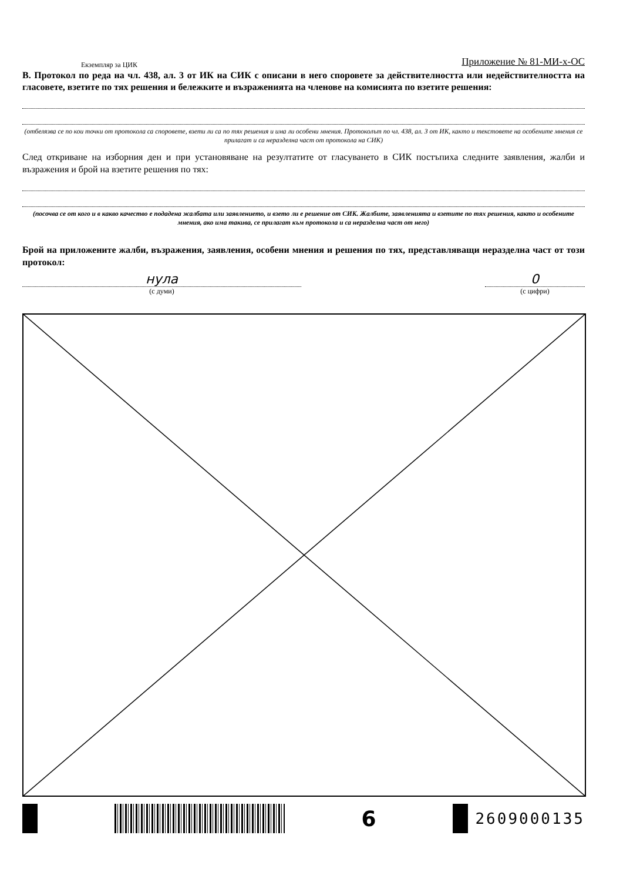Екземпляр за ЦИК Приложение № 81-МИ-х-ОС
В. Протокол по реда на чл. 438, ал. 3 от ИК на СИК с описани в него споровете за действителността или недействителността на гласовете, взетите по тях решения и бележките и възраженията на членове на комисията по взетите решения:
(отбелязва се по кои точки от протокола са споровете, взети ли са по тях решения и има ли особени мнения. Протоколът по чл. 438, ал. 3 от ИК, както и текстовете на особените мнения се прилагат и са неразделна част от протокола на СИК)
След откриване на изборния ден и при установяване на резултатите от гласуването в СИК постъпиха следните заявления, жалби и възражения и брой на взетите решения по тях:
(посочва се от кого и в какво качество е подадена жалбата или заявлението, и взето ли е решение от СИК. Жалбите, заявленията и взетите по тях решения, както и особените мнения, ако има такива, се прилагат към протокола и са неразделна част от него)
Брой на приложените жалби, възражения, заявления, особени мнения и решения по тях, представляващи неразделна част от този протокол:
нула
(с думи)
0
(с цифри)
6
2609000135